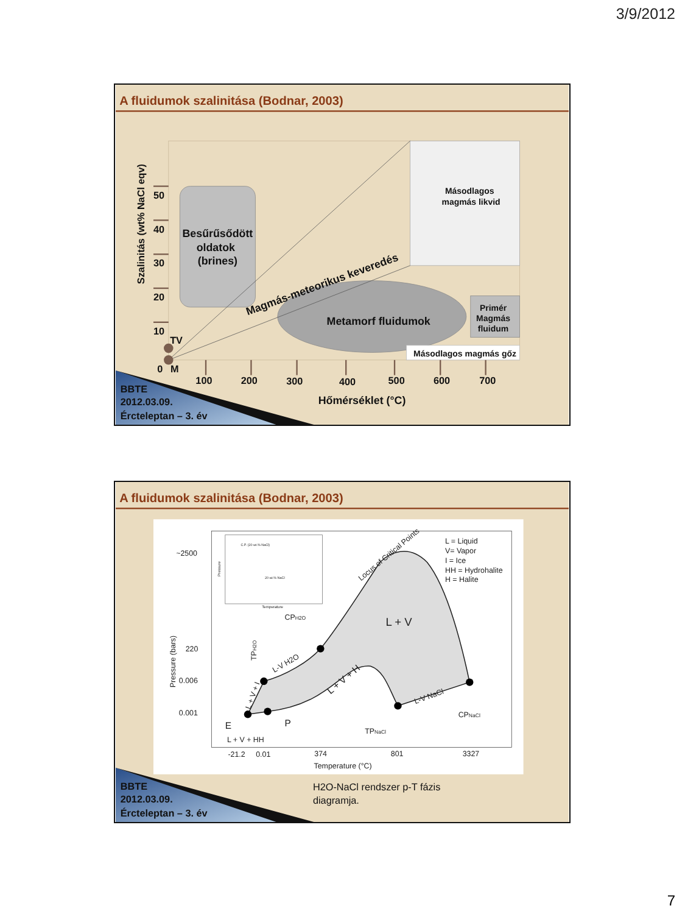3/9/2012
A fluidumok szalinitása (Bodnar, 2003)
Szalinitás (wt% NaCl eqv)
50
40
30
20
10
TV
0
M
Besűrűsődött
oldatok
(brines)
Magmás-meteorikus keveredés
Metamorf fluidumok
Másodlagos
magmás likvid
Primér
Magmás
fluidum
Másodlagos magmás gőz
100
200
300
400
500
600
700
Hőmérséklet (°C)
BBTE
2012.03.09.
Ércteleptan – 3. év
A fluidumok szalinitása (Bodnar, 2003)
~2500
220
0.006
0.001
Pressure (bars)
L = Liquid
V= Vapor
I = Ice
HH = Hydrohalite
H = Halite
L + V
Locus of Critical Points
CPH2O
TPH2O
L-V H2O
L + V + I
L + V + H
L-V NaCl
E
P
L + V + HH
TPNaCl
CPNaCl
-21.2
0.01
374
801
3327
Temperature (°C)
Pressure
Temperature
C.P. (20 wt.% NaCl)
20 wt.% NaCl
H2O-NaCl rendszer p-T fázis
diagramja.
BBTE
2012.03.09.
Ércteleptan – 3. év
7